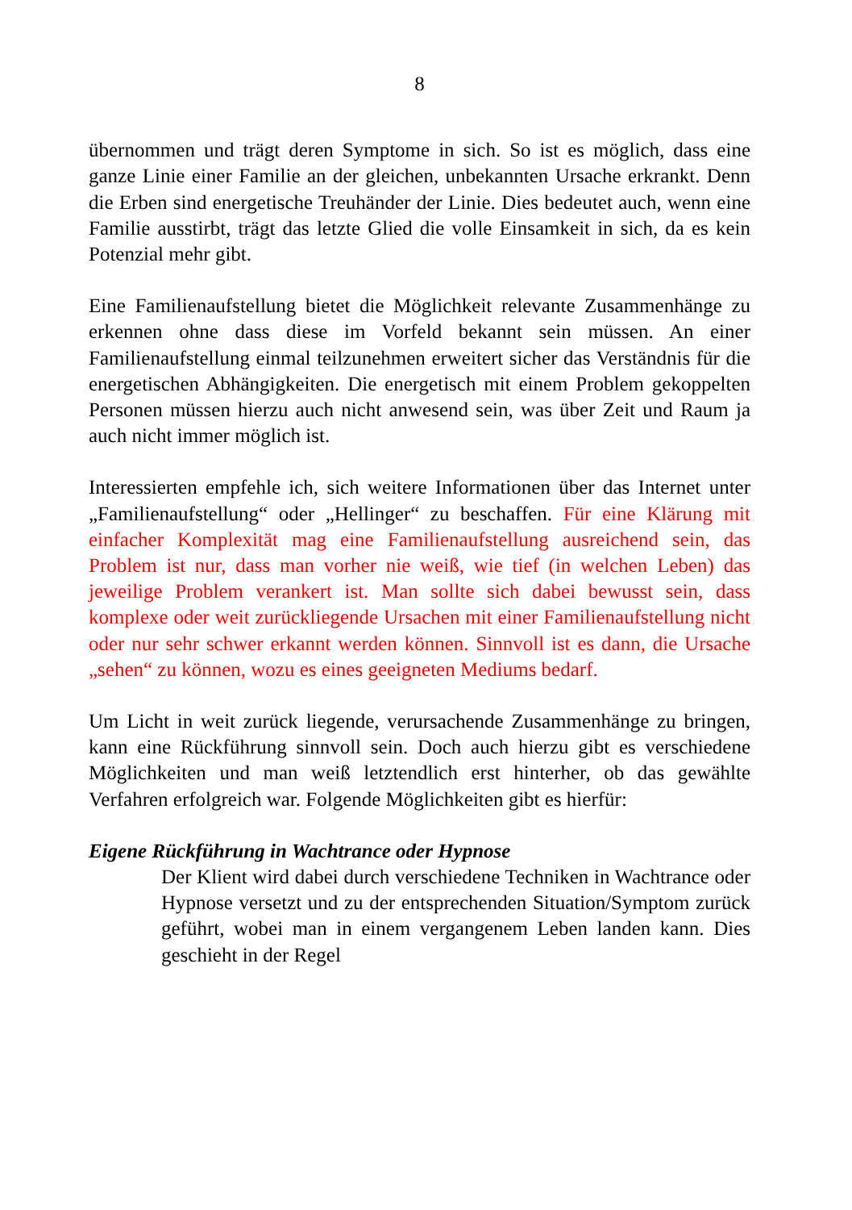8
übernommen und trägt deren Symptome in sich. So ist es möglich, dass eine ganze Linie einer Familie an der gleichen, unbekannten Ursache erkrankt. Denn die Erben sind energetische Treuhänder der Linie. Dies bedeutet auch, wenn eine Familie ausstirbt, trägt das letzte Glied die volle Einsamkeit in sich, da es kein Potenzial mehr gibt.
Eine Familienaufstellung bietet die Möglichkeit relevante Zusammenhänge zu erkennen ohne dass diese im Vorfeld bekannt sein müssen. An einer Familienaufstellung einmal teilzunehmen erweitert sicher das Verständnis für die energetischen Abhängigkeiten. Die energetisch mit einem Problem gekoppelten Personen müssen hierzu auch nicht anwesend sein, was über Zeit und Raum ja auch nicht immer möglich ist.
Interessierten empfehle ich, sich weitere Informationen über das Internet unter „Familienaufstellung“ oder „Hellinger“ zu beschaffen. Für eine Klärung mit einfacher Komplexität mag eine Familienaufstellung ausreichend sein, das Problem ist nur, dass man vorher nie weiß, wie tief (in welchen Leben) das jeweilige Problem verankert ist. Man sollte sich dabei bewusst sein, dass komplexe oder weit zurückliegende Ursachen mit einer Familienaufstellung nicht oder nur sehr schwer erkannt werden können. Sinnvoll ist es dann, die Ursache „sehen“ zu können, wozu es eines geeigneten Mediums bedarf.
Um Licht in weit zurück liegende, verursachende Zusammenhänge zu bringen, kann eine Rückführung sinnvoll sein. Doch auch hierzu gibt es verschiedene Möglichkeiten und man weiß letztendlich erst hinterher, ob das gewählte Verfahren erfolgreich war. Folgende Möglichkeiten gibt es hierfür:
Eigene Rückführung in Wachtrance oder Hypnose
Der Klient wird dabei durch verschiedene Techniken in Wachtrance oder Hypnose versetzt und zu der entsprechenden Situation/Symptom zurück geführt, wobei man in einem vergangenem Leben landen kann. Dies geschieht in der Regel